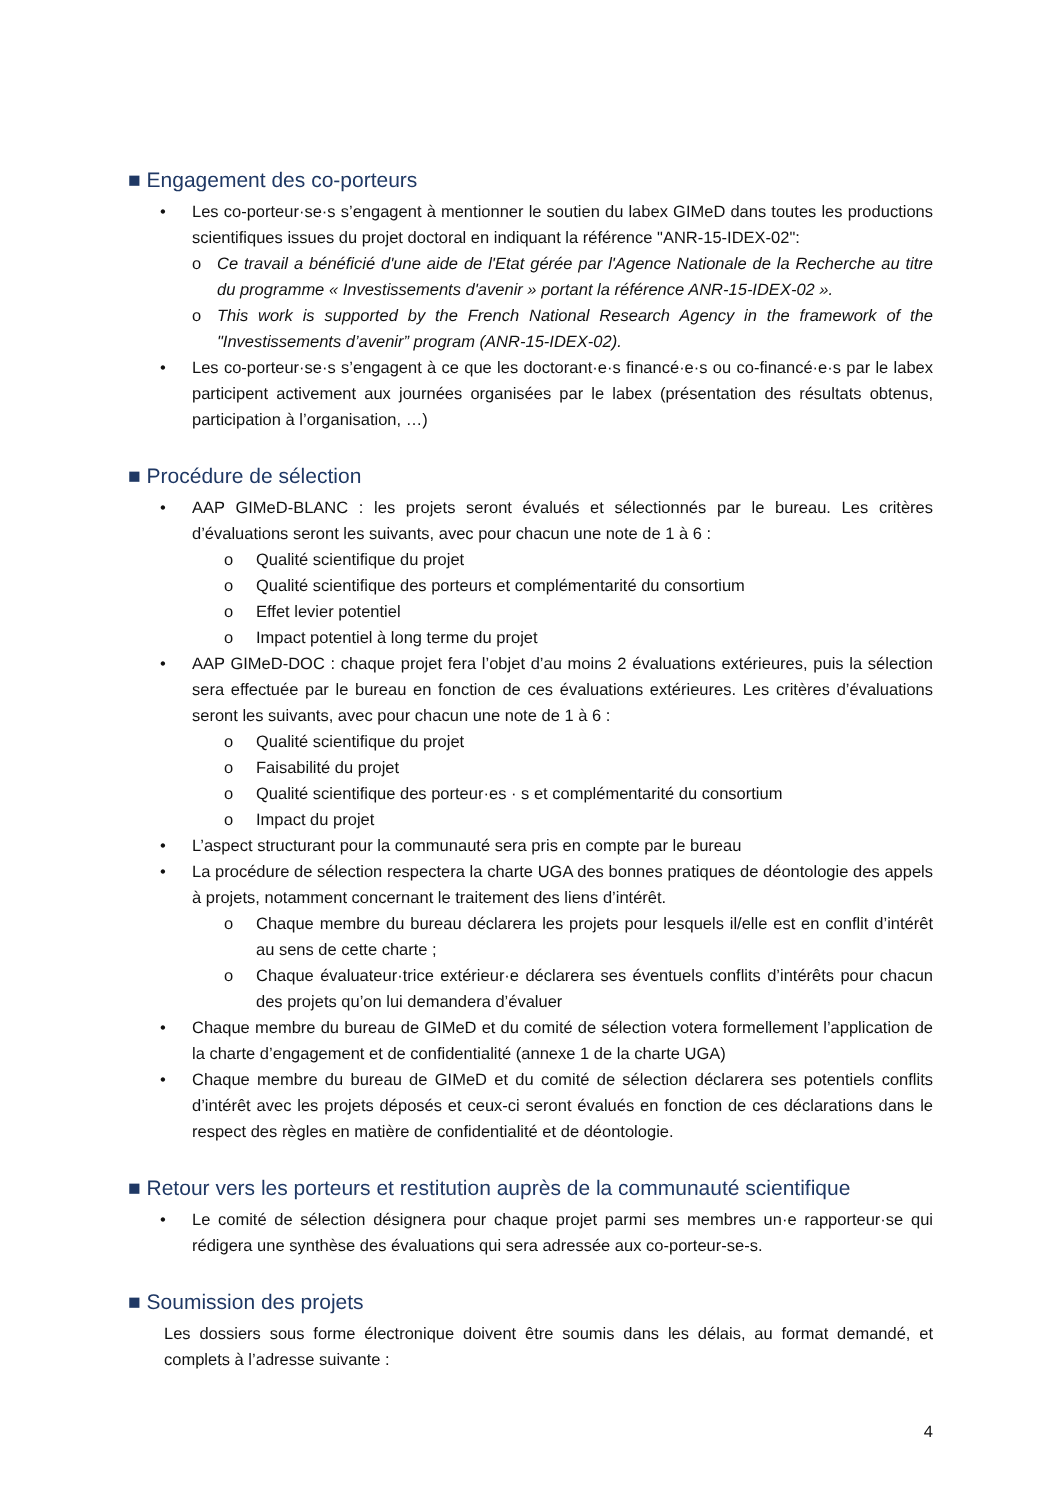■ Engagement des co-porteurs
• Les co-porteur·se·s s’engagent à mentionner le soutien du labex GIMeD dans toutes les productions scientifiques issues du projet doctoral en indiquant la référence "ANR-15-IDEX-02":
o Ce travail a bénéficié d'une aide de l'Etat gérée par l'Agence Nationale de la Recherche au titre du programme « Investissements d'avenir » portant la référence ANR-15-IDEX-02 ».
o This work is supported by the French National Research Agency in the framework of the "Investissements d’avenir” program (ANR-15-IDEX-02).
• Les co-porteur·se·s s’engagent à ce que les doctorant·e·s financé·e·s ou co-financé·e·s par le labex participent activement aux journées organisées par le labex (présentation des résultats obtenus, participation à l’organisation, …)
■ Procédure de sélection
• AAP GIMeD-BLANC : les projets seront évalués et sélectionnés par le bureau. Les critères d’évaluations seront les suivants, avec pour chacun une note de 1 à 6 :
o Qualité scientifique du projet
o Qualité scientifique des porteurs et complémentarité du consortium
o Effet levier potentiel
o Impact potentiel à long terme du projet
• AAP GIMeD-DOC : chaque projet fera l’objet d’au moins 2 évaluations extérieures, puis la sélection sera effectuée par le bureau en fonction de ces évaluations extérieures. Les critères d’évaluations seront les suivants, avec pour chacun une note de 1 à 6 :
o Qualité scientifique du projet
o Faisabilité du projet
o Qualité scientifique des porteur·es · s et complémentarité du consortium
o Impact du projet
• L’aspect structurant pour la communauté sera pris en compte par le bureau
• La procédure de sélection respectera la charte UGA des bonnes pratiques de déontologie des appels à projets, notamment concernant le traitement des liens d’intérêt.
o Chaque membre du bureau déclarera les projets pour lesquels il/elle est en conflit d’intérêt au sens de cette charte ;
o Chaque évaluateur·trice extérieur·e déclarera ses éventuels conflits d’intérêts pour chacun des projets qu’on lui demandera d’évaluer
• Chaque membre du bureau de GIMeD et du comité de sélection votera formellement l’application de la charte d’engagement et de confidentialité (annexe 1 de la charte UGA)
• Chaque membre du bureau de GIMeD et du comité de sélection déclarera ses potentiels conflits d’intérêt avec les projets déposés et ceux-ci seront évalués en fonction de ces déclarations dans le respect des règles en matière de confidentialité et de déontologie.
■ Retour vers les porteurs et restitution auprès de la communauté scientifique
• Le comité de sélection désignera pour chaque projet parmi ses membres un·e rapporteur·se qui rédigera une synthèse des évaluations qui sera adressée aux co-porteur-se-s.
■ Soumission des projets
Les dossiers sous forme électronique doivent être soumis dans les délais, au format demandé, et complets à l’adresse suivante :
4